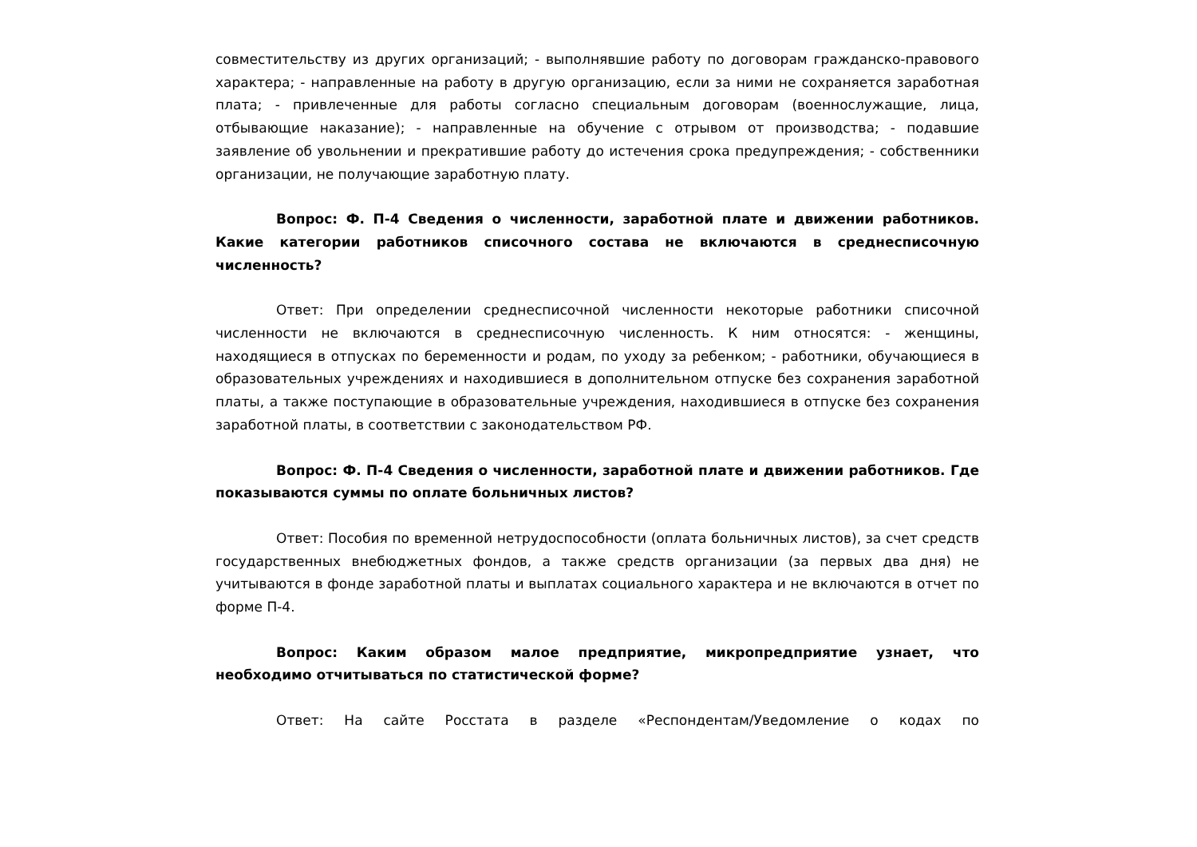совместительству из других организаций; - выполнявшие работу по договорам гражданско-правового характера; - направленные на работу в другую организацию, если за ними не сохраняется заработная плата; - привлеченные для работы согласно специальным договорам (военнослужащие, лица, отбывающие наказание); - направленные на обучение с отрывом от производства; - подавшие заявление об увольнении и прекратившие работу до истечения срока предупреждения; - собственники организации, не получающие заработную плату.
Вопрос: Ф. П-4 Сведения о численности, заработной плате и движении работников. Какие категории работников списочного состава не включаются в среднесписочную численность?
Ответ: При определении среднесписочной численности некоторые работники списочной численности не включаются в среднесписочную численность. К ним относятся: - женщины, находящиеся в отпусках по беременности и родам, по уходу за ребенком; - работники, обучающиеся в образовательных учреждениях и находившиеся в дополнительном отпуске без сохранения заработной платы, а также поступающие в образовательные учреждения, находившиеся в отпуске без сохранения заработной платы, в соответствии с законодательством РФ.
Вопрос: Ф. П-4 Сведения о численности, заработной плате и движении работников. Где показываются суммы по оплате больничных листов?
Ответ: Пособия по временной нетрудоспособности (оплата больничных листов), за счет средств государственных внебюджетных фондов, а также средств организации (за первых два дня) не учитываются в фонде заработной платы и выплатах социального характера и не включаются в отчет по форме П-4.
Вопрос: Каким образом малое предприятие, микропредприятие узнает, что необходимо отчитываться по статистической форме?
Ответ: На сайте Росстата в разделе «Респондентам/Уведомление о кодах по